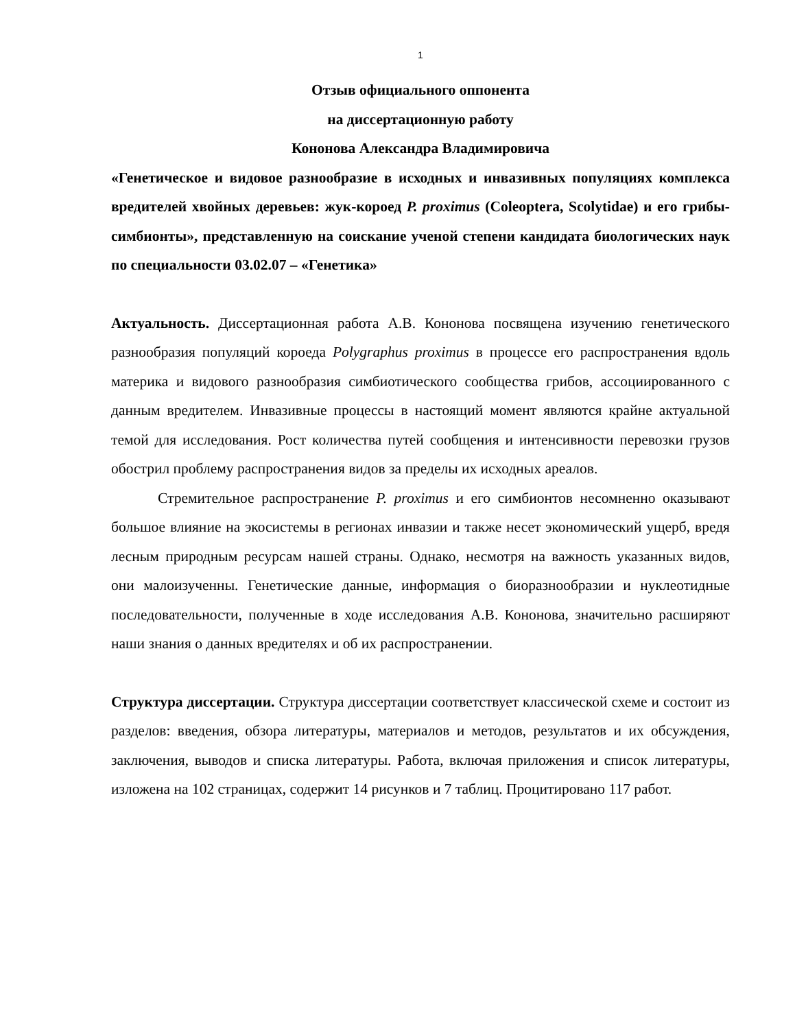1
Отзыв официального оппонента
на диссертационную работу
Кононова Александра Владимировича
«Генетическое и видовое разнообразие в исходных и инвазивных популяциях комплекса вредителей хвойных деревьев: жук-короед P. proximus (Coleoptera, Scolytidae) и его грибы-симбионты», представленную на соискание ученой степени кандидата биологических наук по специальности 03.02.07 – «Генетика»
Актуальность. Диссертационная работа А.В. Кононова посвящена изучению генетического разнообразия популяций короеда Polygraphus proximus в процессе его распространения вдоль материка и видового разнообразия симбиотического сообщества грибов, ассоциированного с данным вредителем. Инвазивные процессы в настоящий момент являются крайне актуальной темой для исследования. Рост количества путей сообщения и интенсивности перевозки грузов обострил проблему распространения видов за пределы их исходных ареалов.
Стремительное распространение P. proximus и его симбионтов несомненно оказывают большое влияние на экосистемы в регионах инвазии и также несет экономический ущерб, вредя лесным природным ресурсам нашей страны. Однако, несмотря на важность указанных видов, они малоизученны. Генетические данные, информация о биоразнообразии и нуклеотидные последовательности, полученные в ходе исследования А.В. Кононова, значительно расширяют наши знания о данных вредителях и об их распространении.
Структура диссертации. Структура диссертации соответствует классической схеме и состоит из разделов: введения, обзора литературы, материалов и методов, результатов и их обсуждения, заключения, выводов и списка литературы. Работа, включая приложения и список литературы, изложена на 102 страницах, содержит 14 рисунков и 7 таблиц. Процитировано 117 работ.